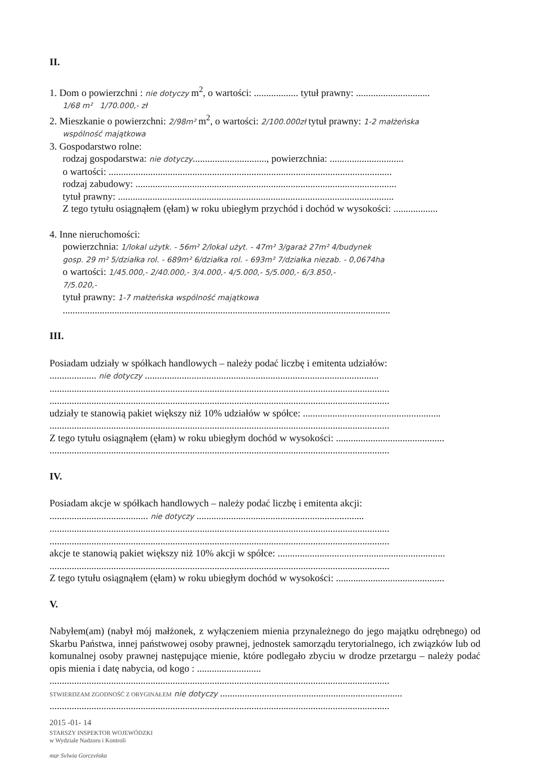II.
1. Dom o powierzchni : nie dotyczy m<sup>2</sup>, o wartości: .................. tytuł prawny: ..............................
1/68 m² 1/70.000,- zł
2. Mieszkanie o powierzchni: 2/98m² m<sup>2</sup>, o wartości: 2/100.000zł tytuł prawny: 1-2 małżeńska
wspólność majątkowa
3. Gospodarstwo rolne:
rodzaj gospodarstwa: nie dotyczy.............................., powierzchnia: ..............................
o wartości: ...................................................................................................................
rodzaj zabudowy: ..........................................................................................................
tytuł prawny: ................................................................................................................
Z tego tytułu osiągnąłem (ęłam) w roku ubiegłym przychód i dochód w wysokości: ..................
4. Inne nieruchomości:
powierzchnia: 1/lokal użytk. - 56m² 2/lokal użyt. - 47m² 3/garaż 27m² 4/budynek
gosp. 29 m² 5/działka rol. - 689m² 6/działka rol. - 693m² 7/działka niezab. - 0,0674ha
o wartości: 1/45.000,- 2/40.000,- 3/4.000,- 4/5.000,- 5/5.000,- 6/3.850,-
7/5.020,-
tytuł prawny: 1-7 małżeńska wspólność majątkowa
.....................................................................................................................................
III.
Posiadam udziały w spółkach handlowych – należy podać liczbę i emitenta udziałów:
................... nie dotyczy ...............................................................................................
..........................................................................................................................................
..........................................................................................................................................
udziały te stanowią pakiet większy niż 10% udziałów w spółce: ........................................................
..........................................................................................................................................
Z tego tytułu osiągnąłem (ęłam) w roku ubiegłym dochód w wysokości: ............................................
..........................................................................................................................................
IV.
Posiadam akcje w spółkach handlowych – należy podać liczbę i emitenta akcji:
........................................ nie dotyczy ....................................................................
..........................................................................................................................................
..........................................................................................................................................
akcje te stanowią pakiet większy niż 10% akcji w spółce: ....................................................................
..........................................................................................................................................
Z tego tytułu osiągnąłem (ęłam) w roku ubiegłym dochód w wysokości: ............................................
V.
Nabyłem(am) (nabył mój małżonek, z wyłączeniem mienia przynależnego do jego majątku odrębnego) od Skarbu Państwa, innej państwowej osoby prawnej, jednostek samorządu terytorialnego, ich związków lub od komunalnej osoby prawnej następujące mienie, które podlegało zbyciu w drodze przetargu – należy podać opis mienia i datę nabycia, od kogo : ..........................
..........................................................................................................................................
STWIERDZAM ZGODNOŚĆ Z ORYGINAŁEM nie dotyczy ..........................................................................
..........................................................................................................................................
2015 -01- 14
STARSZY INSPEKTOR WOJEWÓDZKI
w Wydziale Nadzoru i Kontroli
mgr Sylwia Gorczyńska